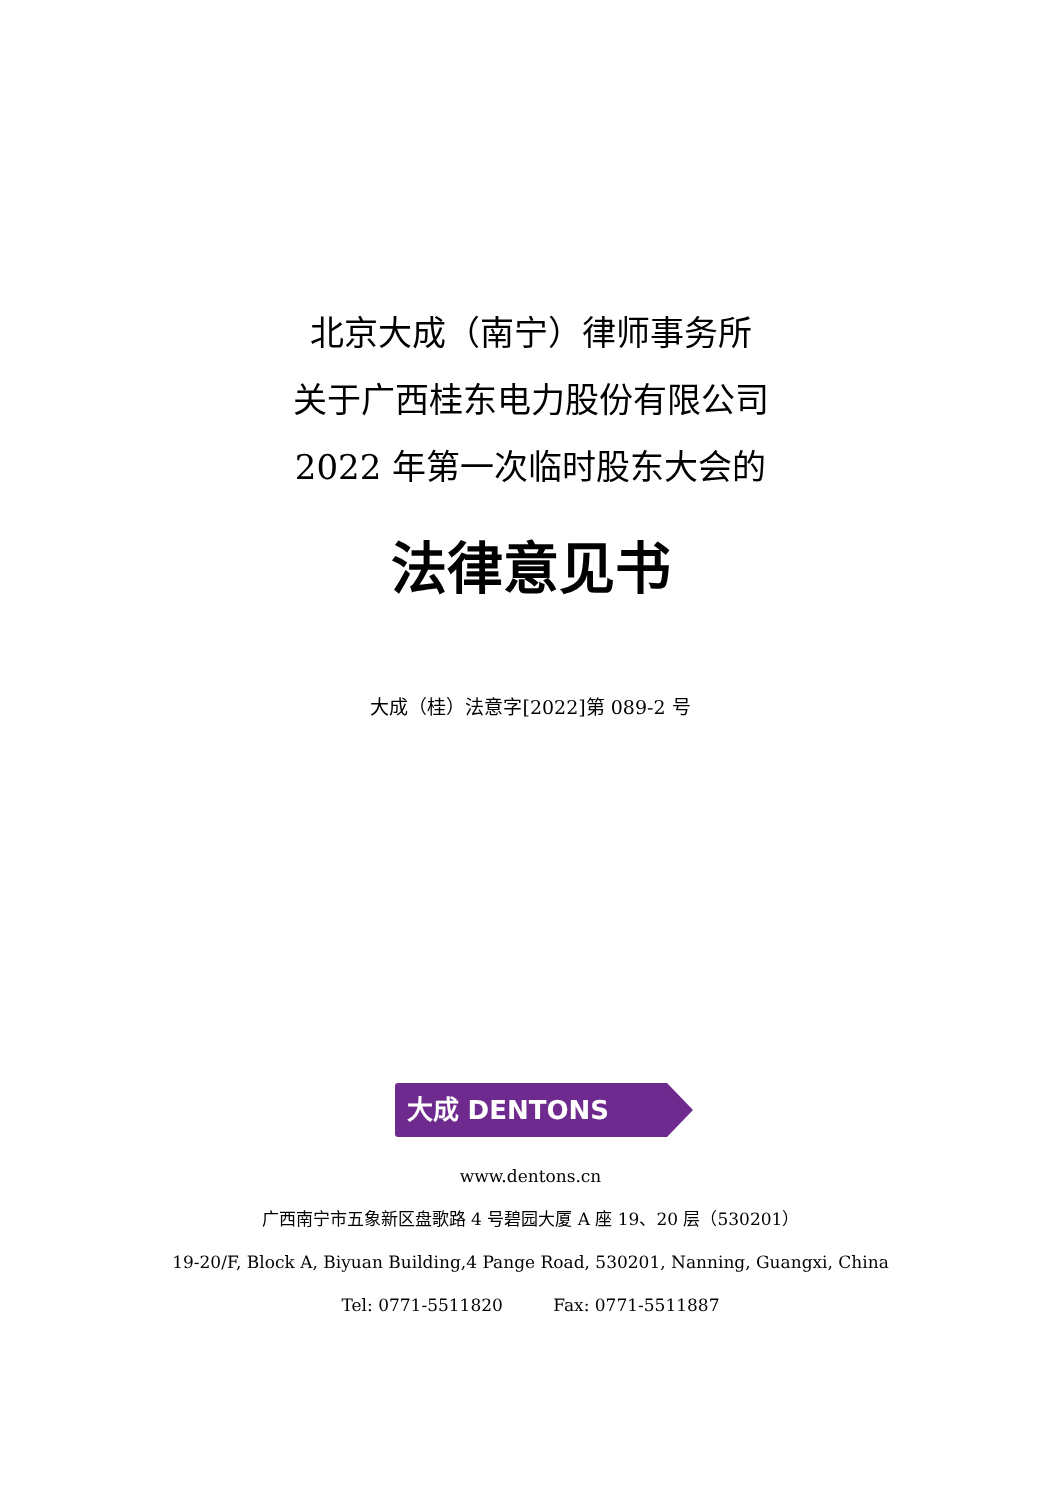北京大成（南宁）律师事务所
关于广西桂东电力股份有限公司
2022 年第一次临时股东大会的
法律意见书
大成（桂）法意字[2022]第 089-2 号
大成 DENTONS
www.dentons.cn
广西南宁市五象新区盘歌路 4 号碧园大厦 A 座 19、20 层（530201）
19-20/F, Block A, Biyuan Building,4 Pange Road, 530201, Nanning, Guangxi, China
Tel: 0771-5511820 Fax: 0771-5511887